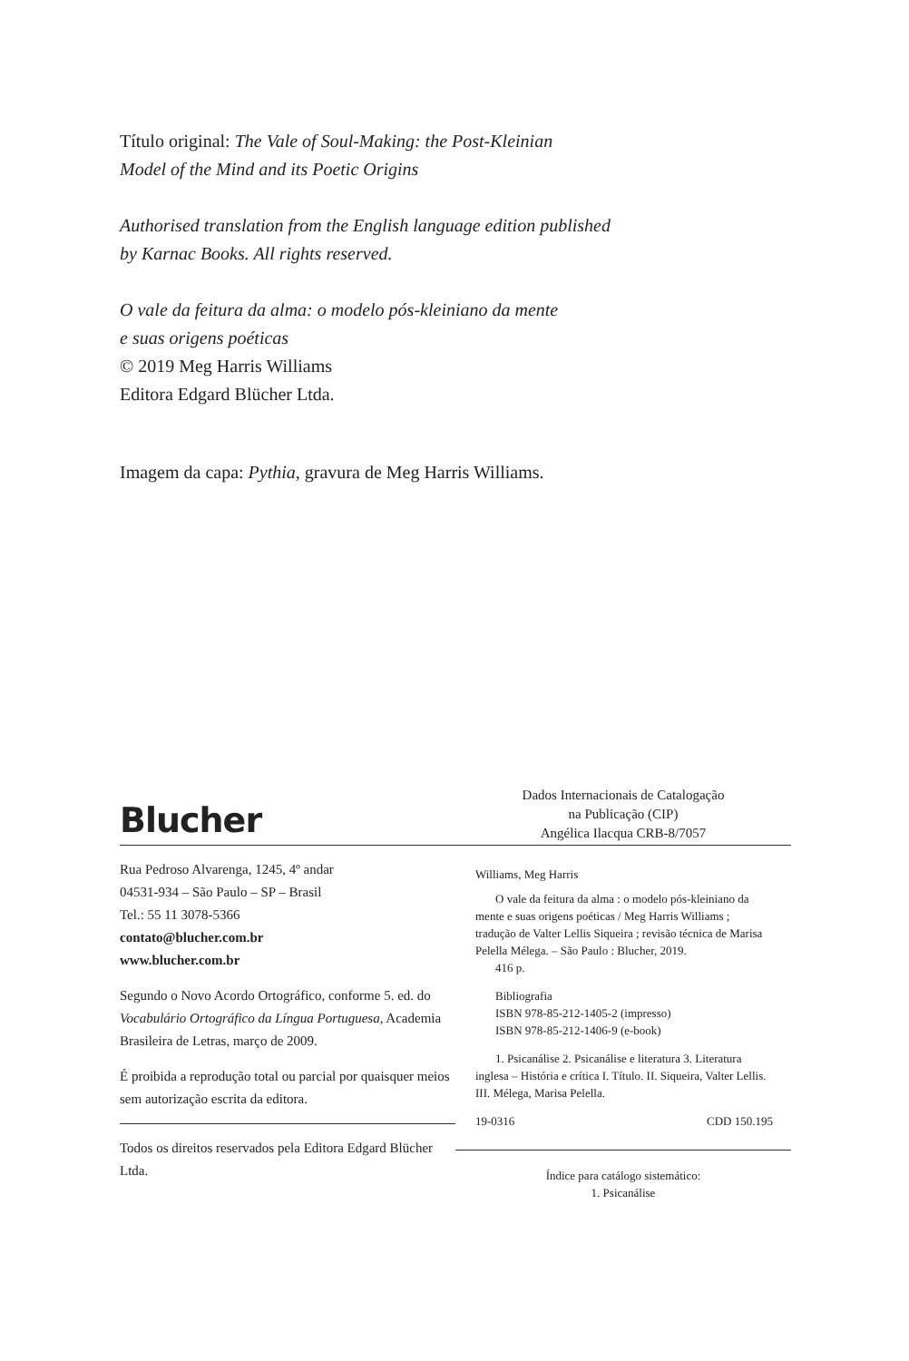Título original: The Vale of Soul-Making: the Post-Kleinian
Model of the Mind and its Poetic Origins
Authorised translation from the English language edition published
by Karnac Books. All rights reserved.
O vale da feitura da alma: o modelo pós-kleiniano da mente
e suas origens poéticas
© 2019 Meg Harris Williams
Editora Edgard Blücher Ltda.
Imagem da capa: Pythia, gravura de Meg Harris Williams.
Blucher
Rua Pedroso Alvarenga, 1245, 4º andar
04531-934 – São Paulo – SP – Brasil
Tel.: 55 11 3078-5366
contato@blucher.com.br
www.blucher.com.br
Segundo o Novo Acordo Ortográfico, conforme 5. ed. do Vocabulário Ortográfico da Língua Portuguesa, Academia Brasileira de Letras, março de 2009.
É proibida a reprodução total ou parcial por quaisquer meios sem autorização escrita da editora.
Todos os direitos reservados pela Editora Edgard Blücher Ltda.
Dados Internacionais de Catalogação
na Publicação (CIP)
Angélica Ilacqua CRB-8/7057
Williams, Meg Harris
O vale da feitura da alma : o modelo pós-kleiniano da mente e suas origens poéticas / Meg Harris Williams ; tradução de Valter Lellis Siqueira ; revisão técnica de Marisa Pelella Mélega. – São Paulo : Blucher, 2019.
416 p.
Bibliografia
ISBN 978-85-212-1405-2 (impresso)
ISBN 978-85-212-1406-9 (e-book)
1. Psicanálise 2. Psicanálise e literatura 3. Literatura inglesa – História e crítica I. Título. II. Siqueira, Valter Lellis. III. Mélega, Marisa Pelella.
19-0316 CDD 150.195
Índice para catálogo sistemático:
1. Psicanálise